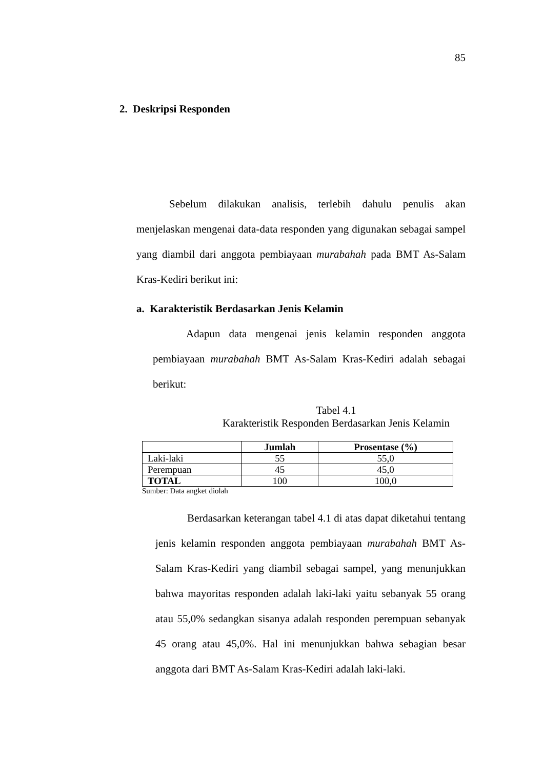85
2. Deskripsi Responden
Sebelum dilakukan analisis, terlebih dahulu penulis akan menjelaskan mengenai data-data responden yang digunakan sebagai sampel yang diambil dari anggota pembiayaan murabahah pada BMT As-Salam Kras-Kediri berikut ini:
a. Karakteristik Berdasarkan Jenis Kelamin
Adapun data mengenai jenis kelamin responden anggota pembiayaan murabahah BMT As-Salam Kras-Kediri adalah sebagai berikut:
Tabel 4.1
Karakteristik Responden Berdasarkan Jenis Kelamin
| | Jumlah | Prosentase (%) |
| --- | --- | --- |
| Laki-laki | 55 | 55,0 |
| Perempuan | 45 | 45,0 |
| TOTAL | 100 | 100,0 |
Sumber: Data angket diolah
Berdasarkan keterangan tabel 4.1 di atas dapat diketahui tentang jenis kelamin responden anggota pembiayaan murabahah BMT As-Salam Kras-Kediri yang diambil sebagai sampel, yang menunjukkan bahwa mayoritas responden adalah laki-laki yaitu sebanyak 55 orang atau 55,0% sedangkan sisanya adalah responden perempuan sebanyak 45 orang atau 45,0%. Hal ini menunjukkan bahwa sebagian besar anggota dari BMT As-Salam Kras-Kediri adalah laki-laki.